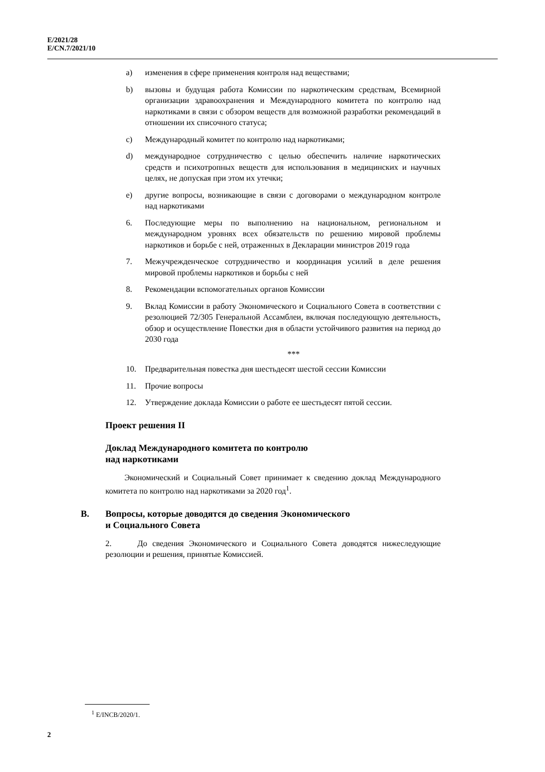E/2021/28
E/CN.7/2021/10
a) изменения в сфере применения контроля над веществами;
b) вызовы и будущая работа Комиссии по наркотическим средствам, Всемирной организации здравоохранения и Международного комитета по контролю над наркотиками в связи с обзором веществ для возможной разработки рекомендаций в отношении их списочного статуса;
c) Международный комитет по контролю над наркотиками;
d) международное сотрудничество с целью обеспечить наличие наркотических средств и психотропных веществ для использования в медицинских и научных целях, не допуская при этом их утечки;
e) другие вопросы, возникающие в связи с договорами о международном контроле над наркотиками
6. Последующие меры по выполнению на национальном, региональном и международном уровнях всех обязательств по решению мировой проблемы наркотиков и борьбе с ней, отраженных в Декларации министров 2019 года
7. Межучрежденческое сотрудничество и координация усилий в деле решения мировой проблемы наркотиков и борьбы с ней
8. Рекомендации вспомогательных органов Комиссии
9. Вклад Комиссии в работу Экономического и Социального Совета в соответствии с резолюцией 72/305 Генеральной Ассамблеи, включая последующую деятельность, обзор и осуществление Повестки дня в области устойчивого развития на период до 2030 года
***
10. Предварительная повестка дня шестьдесят шестой сессии Комиссии
11. Прочие вопросы
12. Утверждение доклада Комиссии о работе ее шестьдесят пятой сессии.
Проект решения II
Доклад Международного комитета по контролю
над наркотиками
Экономический и Социальный Совет принимает к сведению доклад Международного комитета по контролю над наркотиками за 2020 год<sup>1</sup>.
B. Вопросы, которые доводятся до сведения Экономического
и Социального Совета
2. До сведения Экономического и Социального Совета доводятся нижеследующие резолюции и решения, принятые Комиссией.
<sup>1</sup> E/INCB/2020/1.
2